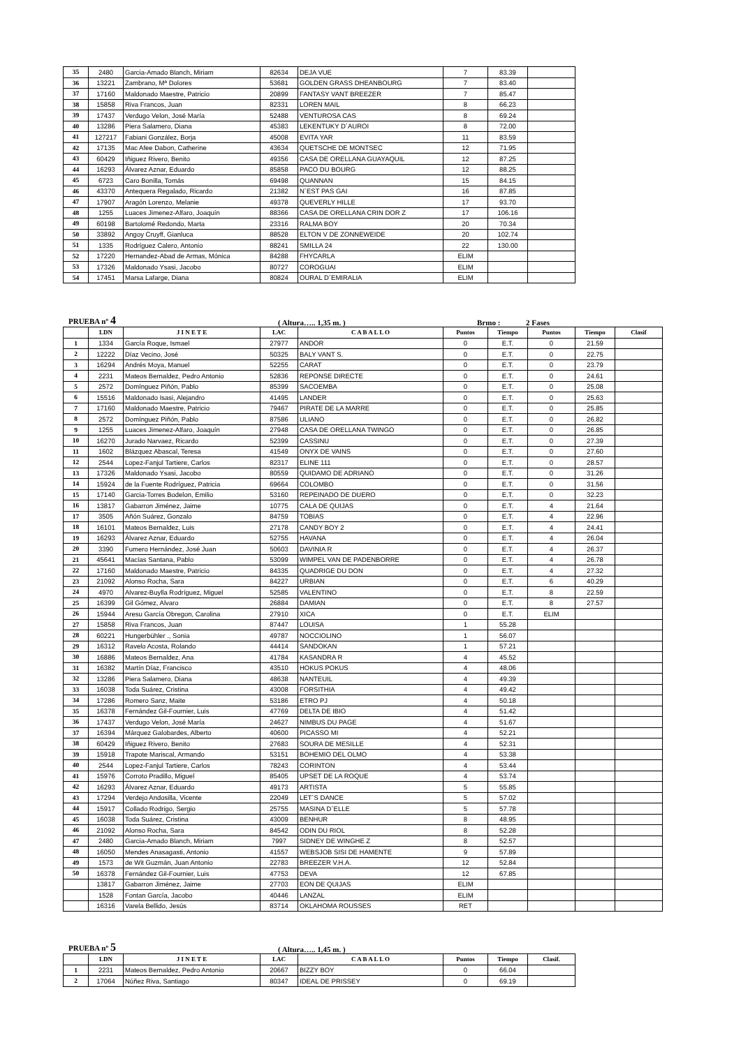| 35 | 2480 | Garcia-Amado Blanch, Miriam | 82634 | DEJA VUE | 7 | 83.39 | |
| 36 | 13221 | Zambrano, Mª Dolores | 53681 | GOLDEN GRASS DHEANBOURG | 7 | 83.40 | |
| 37 | 17160 | Maldonado Maestre, Patricio | 20899 | FANTASY VANT BREEZER | 7 | 85.47 | |
| 38 | 15858 | Riva Francos, Juan | 82331 | LOREN MAIL | 8 | 66.23 | |
| 39 | 17437 | Verdugo Velon, José María | 52488 | VENTUROSA CAS | 8 | 69.24 | |
| 40 | 13286 | Piera Salamero, Diana | 45383 | LEKENTUKY D´AUROI | 8 | 72.00 | |
| 41 | 127217 | Fabiani González, Borja | 45008 | EVITA YAR | 11 | 83.59 | |
| 42 | 17135 | Mac Afee Dabon, Catherine | 43634 | QUETSCHE DE MONTSEC | 12 | 71.95 | |
| 43 | 60429 | Iñiguez Rivero, Benito | 49356 | CASA DE ORELLANA GUAYAQUIL | 12 | 87.25 | |
| 44 | 16293 | Álvarez Aznar, Eduardo | 85858 | PACO DU BOURG | 12 | 88.25 | |
| 45 | 6723 | Caro Bonilla, Tomás | 69498 | QUANNAN | 15 | 84.15 | |
| 46 | 43370 | Antequera Regalado, Ricardo | 21382 | N´EST PAS GAI | 16 | 87.85 | |
| 47 | 17907 | Aragón Lorenzo, Melanie | 49378 | QUEVERLY HILLE | 17 | 93.70 | |
| 48 | 1255 | Luaces Jimenez-Alfaro, Joaquín | 88366 | CASA DE ORELLANA CRIN DOR Z | 17 | 106.16 | |
| 49 | 60198 | Bartolomé Redondo, Marta | 23316 | RALMA BOY | 20 | 70.34 | |
| 50 | 33892 | Angoy Cruyff, Gianluca | 88528 | ELTON V DE ZONNEWEIDE | 20 | 102.74 | |
| 51 | 1335 | Rodríguez Calero, Antonio | 88241 | SMILLA 24 | 22 | 130.00 | |
| 52 | 17220 | Hernandez-Abad de Armas, Mónica | 84288 | FHYCARLA | ELIM | | |
| 53 | 17326 | Maldonado Ysasi, Jacobo | 80727 | COROGUAI | ELIM | | |
| 54 | 17451 | Marsa Lafarge, Diana | 80824 | OURAL D´EMIRALIA | ELIM | | |
PRUEBA nº 4 ( Altura….. 1,35 m. ) Brmo : 2 Fases
| | LDN | J I N E T E | LAC | C A B A L L O | Puntos | Tiempo | Puntos | Tiempo | Clasif |
| --- | --- | --- | --- | --- | --- | --- | --- | --- | --- |
| 1 | 1334 | García Roque, Ismael | 27977 | ANDOR | 0 | E.T. | 0 | 21.59 | |
| 2 | 12222 | Díaz Vecino, José | 50325 | BALY VANT S. | 0 | E.T. | 0 | 22.75 | |
| 3 | 16294 | Andrés Moya, Manuel | 52255 | CARAT | 0 | E.T. | 0 | 23.79 | |
| 4 | 2231 | Mateos Bernaldez, Pedro Antonio | 52836 | REPONSE DIRECTE | 0 | E.T. | 0 | 24.61 | |
| 5 | 2572 | Domínguez Piñón, Pablo | 85399 | SACOEMBA | 0 | E.T. | 0 | 25.08 | |
| 6 | 15516 | Maldonado Isasi, Alejandro | 41495 | LANDER | 0 | E.T. | 0 | 25.63 | |
| 7 | 17160 | Maldonado Maestre, Patricio | 79467 | PIRATE DE LA MARRE | 0 | E.T. | 0 | 25.85 | |
| 8 | 2572 | Domínguez Piñón, Pablo | 87586 | ULIANO | 0 | E.T. | 0 | 26.82 | |
| 9 | 1255 | Luaces Jimenez-Alfaro, Joaquín | 27948 | CASA DE ORELLANA TWINGO | 0 | E.T. | 0 | 26.85 | |
| 10 | 16270 | Jurado Narvaez, Ricardo | 52399 | CASSINU | 0 | E.T. | 0 | 27.39 | |
| 11 | 1602 | Blázquez Abascal, Teresa | 41549 | ONYX DE VAINS | 0 | E.T. | 0 | 27.60 | |
| 12 | 2544 | Lopez-Fanjul Tartiere, Carlos | 82317 | ELINE 111 | 0 | E.T. | 0 | 28.57 | |
| 13 | 17326 | Maldonado Ysasi, Jacobo | 80559 | QUIDAMO DE ADRIANO | 0 | E.T. | 0 | 31.26 | |
| 14 | 15924 | de la Fuente Rodríguez, Patricia | 69664 | COLOMBO | 0 | E.T. | 0 | 31.56 | |
| 15 | 17140 | Garcia-Torres Bodelon, Emilio | 53160 | REPEINADO DE DUERO | 0 | E.T. | 0 | 32.23 | |
| 16 | 13817 | Gabarron Jiménez, Jaime | 10775 | CALA DE QUIJAS | 0 | E.T. | 4 | 21.64 | |
| 17 | 3505 | Añón Suárez, Gonzalo | 84759 | TOBIAS | 0 | E.T. | 4 | 22.96 | |
| 18 | 16101 | Mateos Bernaldez, Luis | 27178 | CANDY BOY 2 | 0 | E.T. | 4 | 24.41 | |
| 19 | 16293 | Álvarez Aznar, Eduardo | 52755 | HAVANA | 0 | E.T. | 4 | 26.04 | |
| 20 | 3390 | Fumero Hernández, José Juan | 50603 | DAVINIA R | 0 | E.T. | 4 | 26.37 | |
| 21 | 45641 | Macías Santana, Pablo | 53099 | WIMPEL VAN DE PADENBORRE | 0 | E.T. | 4 | 26.78 | |
| 22 | 17160 | Maldonado Maestre, Patricio | 84335 | QUADRIGE DU DON | 0 | E.T. | 4 | 27.32 | |
| 23 | 21092 | Alonso Rocha, Sara | 84227 | URBIAN | 0 | E.T. | 6 | 40.29 | |
| 24 | 4970 | Alvarez-Buylla Rodríguez, Miguel | 52585 | VALENTINO | 0 | E.T. | 8 | 22.59 | |
| 25 | 16399 | Gil Gómez, Alvaro | 26884 | DAMIAN | 0 | E.T. | 8 | 27.57 | |
| 26 | 15944 | Aresu García Obregon, Carolina | 27910 | XICA | 0 | E.T. | ELIM | | |
| 27 | 15858 | Riva Francos, Juan | 87447 | LOUISA | 1 | 55.28 | | | |
| 28 | 60221 | Hungerbühler ., Sonia | 49787 | NOCCIOLINO | 1 | 56.07 | | | |
| 29 | 16312 | Ravelo Acosta, Rolando | 44414 | SANDOKAN | 1 | 57.21 | | | |
| 30 | 16886 | Mateos Bernaldez, Ana | 41784 | KASANDRA R | 4 | 45.52 | | | |
| 31 | 16382 | Martín Díaz, Francisco | 43510 | HOKUS POKUS | 4 | 48.06 | | | |
| 32 | 13286 | Piera Salamero, Diana | 48638 | NANTEUIL | 4 | 49.39 | | | |
| 33 | 16038 | Toda Suárez, Cristina | 43008 | FORSITHIA | 4 | 49.42 | | | |
| 34 | 17286 | Romero Sanz, Maite | 53186 | ETRO PJ | 4 | 50.18 | | | |
| 35 | 16378 | Fernández Gil-Fournier, Luis | 47769 | DELTA DE IBIO | 4 | 51.42 | | | |
| 36 | 17437 | Verdugo Velon, José María | 24627 | NIMBUS DU PAGE | 4 | 51.67 | | | |
| 37 | 16394 | Márquez Galobardes, Alberto | 40600 | PICASSO MI | 4 | 52.21 | | | |
| 38 | 60429 | Iñiguez Rivero, Benito | 27683 | SOURA DE MESILLE | 4 | 52.31 | | | |
| 39 | 15918 | Trapote Mariscal, Armando | 53151 | BOHEMIO DEL OLMO | 4 | 53.38 | | | |
| 40 | 2544 | Lopez-Fanjul Tartiere, Carlos | 78243 | CORINTON | 4 | 53.44 | | | |
| 41 | 15976 | Corroto Pradillo, Miguel | 85405 | UPSET DE LA ROQUE | 4 | 53.74 | | | |
| 42 | 16293 | Álvarez Aznar, Eduardo | 49173 | ARTISTA | 5 | 55.85 | | | |
| 43 | 17294 | Verdejo Andosilla, Vicente | 22049 | LET´S DANCE | 5 | 57.02 | | | |
| 44 | 15917 | Collado Rodrigo, Sergio | 25755 | MASINA D´ELLE | 5 | 57.78 | | | |
| 45 | 16038 | Toda Suárez, Cristina | 43009 | BENHUR | 8 | 48.95 | | | |
| 46 | 21092 | Alonso Rocha, Sara | 84542 | ODIN DU RIOL | 8 | 52.28 | | | |
| 47 | 2480 | Garcia-Amado Blanch, Miriam | 7997 | SIDNEY DE WINGHE Z | 8 | 52.57 | | | |
| 48 | 16050 | Mendes Anasagasti, Antonio | 41557 | WEBSJOB SISI DE HAMENTE | 9 | 57.89 | | | |
| 49 | 1573 | de Wit Guzmán, Juan Antonio | 22783 | BREEZER V.H.A. | 12 | 52.84 | | | |
| 50 | 16378 | Fernández Gil-Fournier, Luis | 47753 | DEVA | 12 | 67.85 | | | |
| | 13817 | Gabarron Jiménez, Jaime | 27703 | EON DE QUIJAS | ELIM | | | | |
| | 1528 | Fontan García, Jacobo | 40446 | LANZAL | ELIM | | | | |
| | 16316 | Varela Bellido, Jesús | 83714 | OKLAHOMA ROUSSES | RET | | | | |
PRUEBA nº 5 ( Altura….. 1,45 m. )
| | LDN | J I N E T E | LAC | C A B A L L O | Puntos | Tiempo | Clasif. |
| --- | --- | --- | --- | --- | --- | --- | --- |
| 1 | 2231 | Mateos Bernaldez, Pedro Antonio | 20667 | BIZZY BOY | 0 | 66.04 | |
| 2 | 17064 | Núñez Riva, Santiago | 80347 | IDEAL DE PRISSEY | 0 | 69.19 | |